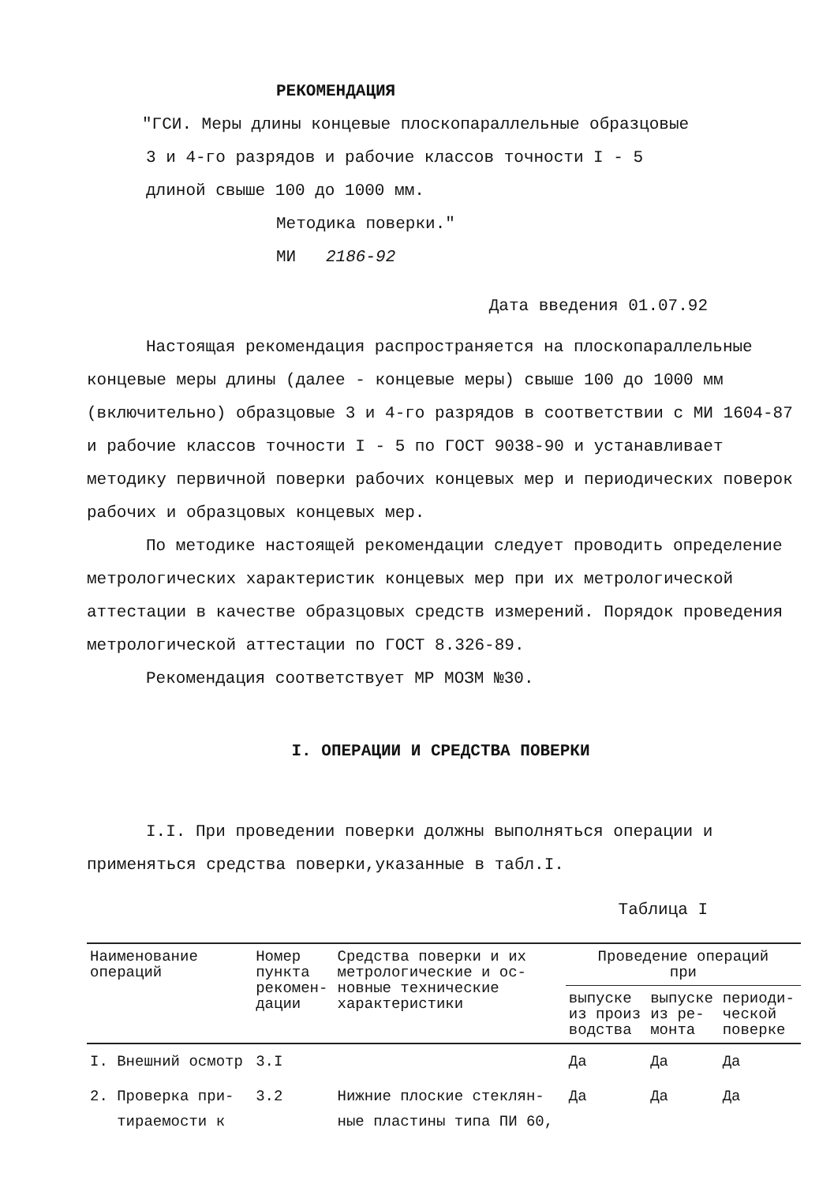РЕКОМЕНДАЦИЯ
"ГСИ. Меры длины концевые плоскопараллельные образцовые
3 и 4-го разрядов и рабочие классов точности I - 5
длиной свыше 100 до 1000 мм.
Методика поверки."
МИ 2186-92
Дата введения 01.07.92
Настоящая рекомендация распространяется на плоскопараллельные концевые меры длины (далее - концевые меры) свыше 100 до 1000 мм (включительно) образцовые 3 и 4-го разрядов в соответствии с МИ 1604-87 и рабочие классов точности I - 5 по ГОСТ 9038-90 и устанавливает методику первичной поверки рабочих концевых мер и периодических поверок рабочих и образцовых концевых мер.
По методике настоящей рекомендации следует проводить определение метрологических характеристик концевых мер при их метрологической аттестации в качестве образцовых средств измерений. Порядок проведения метрологической аттестации по ГОСТ 8.326-89.
Рекомендация соответствует МР МОЗМ №30.
I. ОПЕРАЦИИ И СРЕДСТВА ПОВЕРКИ
I.I. При проведении поверки должны выполняться операции и применяться средства поверки,указанные в табл.I.
Таблица I
| Наименование операций | Номер пункта рекомен- дации | Средства поверки и их метрологические и ос- новные технические характеристики | Проведение операций при | | |
| --- | --- | --- | --- | --- | --- |
| | | | выпуске из произ водства | выпуске из ре- монта | периоди- ческой поверке |
| I. Внешний осмотр | 3.I | | Да | Да | Да |
| 2. Проверка при- тираемости к | 3.2 | Нижние плоские стеклян- ные пластины типа ПИ 60, | Да | Да | Да |